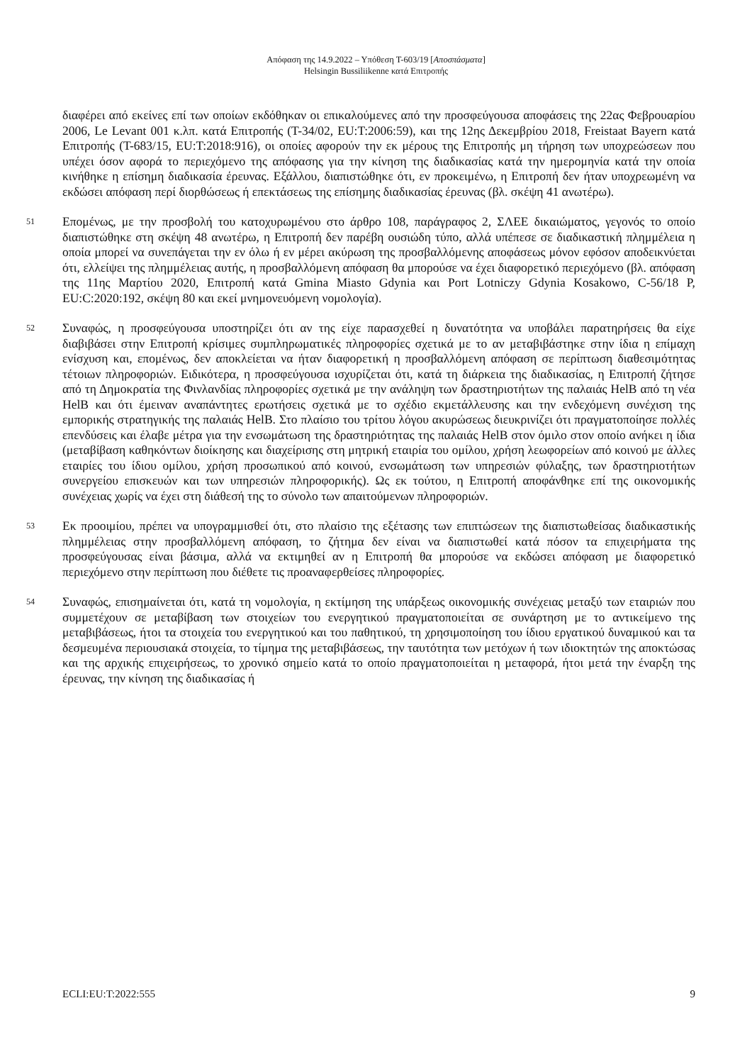Απόφαση της 14.9.2022 – Υπόθεση T-603/19 [Αποσπάσματα]
Helsingin Bussiliikenne κατά Επιτροπής
διαφέρει από εκείνες επί των οποίων εκδόθηκαν οι επικαλούμενες από την προσφεύγουσα αποφάσεις της 22ας Φεβρουαρίου 2006, Le Levant 001 κ.λπ. κατά Επιτροπής (T-34/02, EU:T:2006:59), και της 12ης Δεκεμβρίου 2018, Freistaat Bayern κατά Επιτροπής (T-683/15, EU:T:2018:916), οι οποίες αφορούν την εκ μέρους της Επιτροπής μη τήρηση των υποχρεώσεων που υπέχει όσον αφορά το περιεχόμενο της απόφασης για την κίνηση της διαδικασίας κατά την ημερομηνία κατά την οποία κινήθηκε η επίσημη διαδικασία έρευνας. Εξάλλου, διαπιστώθηκε ότι, εν προκειμένω, η Επιτροπή δεν ήταν υποχρεωμένη να εκδώσει απόφαση περί διορθώσεως ή επεκτάσεως της επίσημης διαδικασίας έρευνας (βλ. σκέψη 41 ανωτέρω).
51
Επομένως, με την προσβολή του κατοχυρωμένου στο άρθρο 108, παράγραφος 2, ΣΛΕΕ δικαιώματος, γεγονός το οποίο διαπιστώθηκε στη σκέψη 48 ανωτέρω, η Επιτροπή δεν παρέβη ουσιώδη τύπο, αλλά υπέπεσε σε διαδικαστική πλημμέλεια η οποία μπορεί να συνεπάγεται την εν όλω ή εν μέρει ακύρωση της προσβαλλόμενης αποφάσεως μόνον εφόσον αποδεικνύεται ότι, ελλείψει της πλημμέλειας αυτής, η προσβαλλόμενη απόφαση θα μπορούσε να έχει διαφορετικό περιεχόμενο (βλ. απόφαση της 11ης Μαρτίου 2020, Επιτροπή κατά Gmina Miasto Gdynia και Port Lotniczy Gdynia Kosakowo, C-56/18 P, EU:C:2020:192, σκέψη 80 και εκεί μνημονευόμενη νομολογία).
52
Συναφώς, η προσφεύγουσα υποστηρίζει ότι αν της είχε παρασχεθεί η δυνατότητα να υποβάλει παρατηρήσεις θα είχε διαβιβάσει στην Επιτροπή κρίσιμες συμπληρωματικές πληροφορίες σχετικά με το αν μεταβιβάστηκε στην ίδια η επίμαχη ενίσχυση και, επομένως, δεν αποκλείεται να ήταν διαφορετική η προσβαλλόμενη απόφαση σε περίπτωση διαθεσιμότητας τέτοιων πληροφοριών. Ειδικότερα, η προσφεύγουσα ισχυρίζεται ότι, κατά τη διάρκεια της διαδικασίας, η Επιτροπή ζήτησε από τη Δημοκρατία της Φινλανδίας πληροφορίες σχετικά με την ανάληψη των δραστηριοτήτων της παλαιάς HelB από τη νέα HelB και ότι έμειναν αναπάντητες ερωτήσεις σχετικά με το σχέδιο εκμετάλλευσης και την ενδεχόμενη συνέχιση της εμπορικής στρατηγικής της παλαιάς HelB. Στο πλαίσιο του τρίτου λόγου ακυρώσεως διευκρινίζει ότι πραγματοποίησε πολλές επενδύσεις και έλαβε μέτρα για την ενσωμάτωση της δραστηριότητας της παλαιάς HelB στον όμιλο στον οποίο ανήκει η ίδια (μεταβίβαση καθηκόντων διοίκησης και διαχείρισης στη μητρική εταιρία του ομίλου, χρήση λεωφορείων από κοινού με άλλες εταιρίες του ίδιου ομίλου, χρήση προσωπικού από κοινού, ενσωμάτωση των υπηρεσιών φύλαξης, των δραστηριοτήτων συνεργείου επισκευών και των υπηρεσιών πληροφορικής). Ως εκ τούτου, η Επιτροπή αποφάνθηκε επί της οικονομικής συνέχειας χωρίς να έχει στη διάθεσή της το σύνολο των απαιτούμενων πληροφοριών.
53
Εκ προοιμίου, πρέπει να υπογραμμισθεί ότι, στο πλαίσιο της εξέτασης των επιπτώσεων της διαπιστωθείσας διαδικαστικής πλημμέλειας στην προσβαλλόμενη απόφαση, το ζήτημα δεν είναι να διαπιστωθεί κατά πόσον τα επιχειρήματα της προσφεύγουσας είναι βάσιμα, αλλά να εκτιμηθεί αν η Επιτροπή θα μπορούσε να εκδώσει απόφαση με διαφορετικό περιεχόμενο στην περίπτωση που διέθετε τις προαναφερθείσες πληροφορίες.
54
Συναφώς, επισημαίνεται ότι, κατά τη νομολογία, η εκτίμηση της υπάρξεως οικονομικής συνέχειας μεταξύ των εταιριών που συμμετέχουν σε μεταβίβαση των στοιχείων του ενεργητικού πραγματοποιείται σε συνάρτηση με το αντικείμενο της μεταβιβάσεως, ήτοι τα στοιχεία του ενεργητικού και του παθητικού, τη χρησιμοποίηση του ίδιου εργατικού δυναμικού και τα δεσμευμένα περιουσιακά στοιχεία, το τίμημα της μεταβιβάσεως, την ταυτότητα των μετόχων ή των ιδιοκτητών της αποκτώσας και της αρχικής επιχειρήσεως, το χρονικό σημείο κατά το οποίο πραγματοποιείται η μεταφορά, ήτοι μετά την έναρξη της έρευνας, την κίνηση της διαδικασίας ή
ECLI:EU:T:2022:555 9